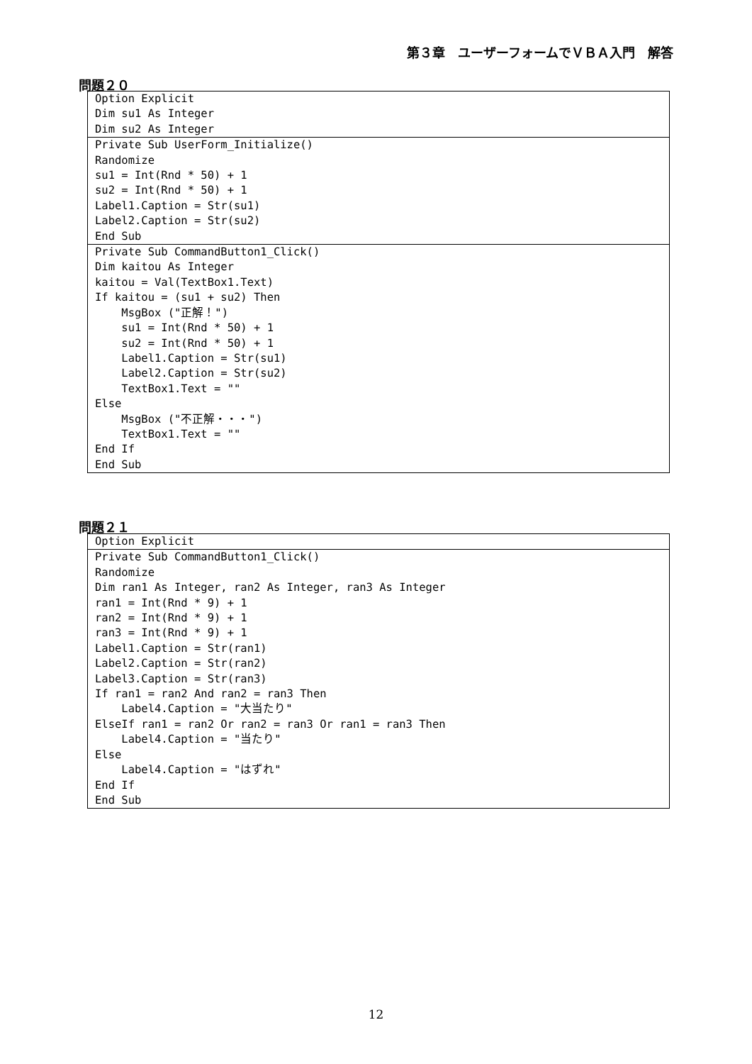第３章　ユーザーフォームでＶＢＡ入門　解答
問題２０
Option Explicit
Dim su1 As Integer
Dim su2 As Integer
Private Sub UserForm_Initialize()
Randomize
su1 = Int(Rnd * 50) + 1
su2 = Int(Rnd * 50) + 1
Label1.Caption = Str(su1)
Label2.Caption = Str(su2)
End Sub
Private Sub CommandButton1_Click()
Dim kaitou As Integer
kaitou = Val(TextBox1.Text)
If kaitou = (su1 + su2) Then
    MsgBox ("正解！")
    su1 = Int(Rnd * 50) + 1
    su2 = Int(Rnd * 50) + 1
    Label1.Caption = Str(su1)
    Label2.Caption = Str(su2)
    TextBox1.Text = ""
Else
    MsgBox ("不正解・・・")
    TextBox1.Text = ""
End If
End Sub
問題２１
Option Explicit
Private Sub CommandButton1_Click()
Randomize
Dim ran1 As Integer, ran2 As Integer, ran3 As Integer
ran1 = Int(Rnd * 9) + 1
ran2 = Int(Rnd * 9) + 1
ran3 = Int(Rnd * 9) + 1
Label1.Caption = Str(ran1)
Label2.Caption = Str(ran2)
Label3.Caption = Str(ran3)
If ran1 = ran2 And ran2 = ran3 Then
    Label4.Caption = "大当たり"
ElseIf ran1 = ran2 Or ran2 = ran3 Or ran1 = ran3 Then
    Label4.Caption = "当たり"
Else
    Label4.Caption = "はずれ"
End If
End Sub
12